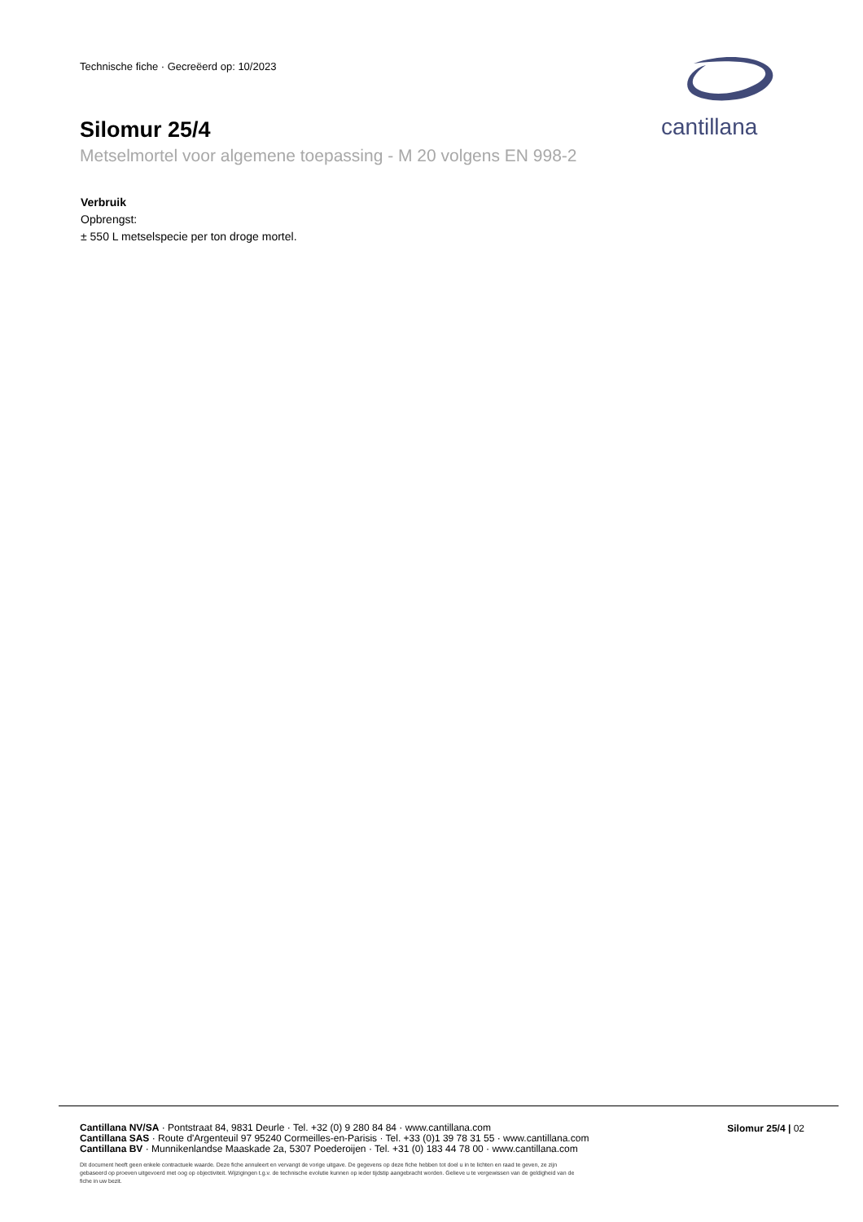Technische fiche · Gecreëerd op: 10/2023
Silomur 25/4
Metselmortel voor algemene toepassing - M 20 volgens EN 998-2
cantillana
Verbruik
Opbrengst:
± 550 L metselspecie per ton droge mortel.
Cantillana NV/SA · Pontstraat 84, 9831 Deurle · Tel. +32 (0) 9 280 84 84 · www.cantillana.com
Cantillana SAS · Route d'Argenteuil 97 95240 Cormeilles-en-Parisis · Tel. +33 (0)1 39 78 31 55 · www.cantillana.com
Cantillana BV · Munnikenlandse Maaskade 2a, 5307 Poederoijen · Tel. +31 (0) 183 44 78 00 · www.cantillana.com
Silomur 25/4 | 02
Dit document heeft geen enkele contractuele waarde. Deze fiche annuleert en vervangt de vorige uitgave. De gegevens op deze fiche hebben tot doel u in te lichten en raad te geven, ze zijn gebaseerd op proeven uitgevoerd met oog op objectiviteit. Wijzigingen t.g.v. de technische evolutie kunnen op ieder tijdstip aangebracht worden. Gelieve u te vergewissen van de geldigheid van de fiche in uw bezit.